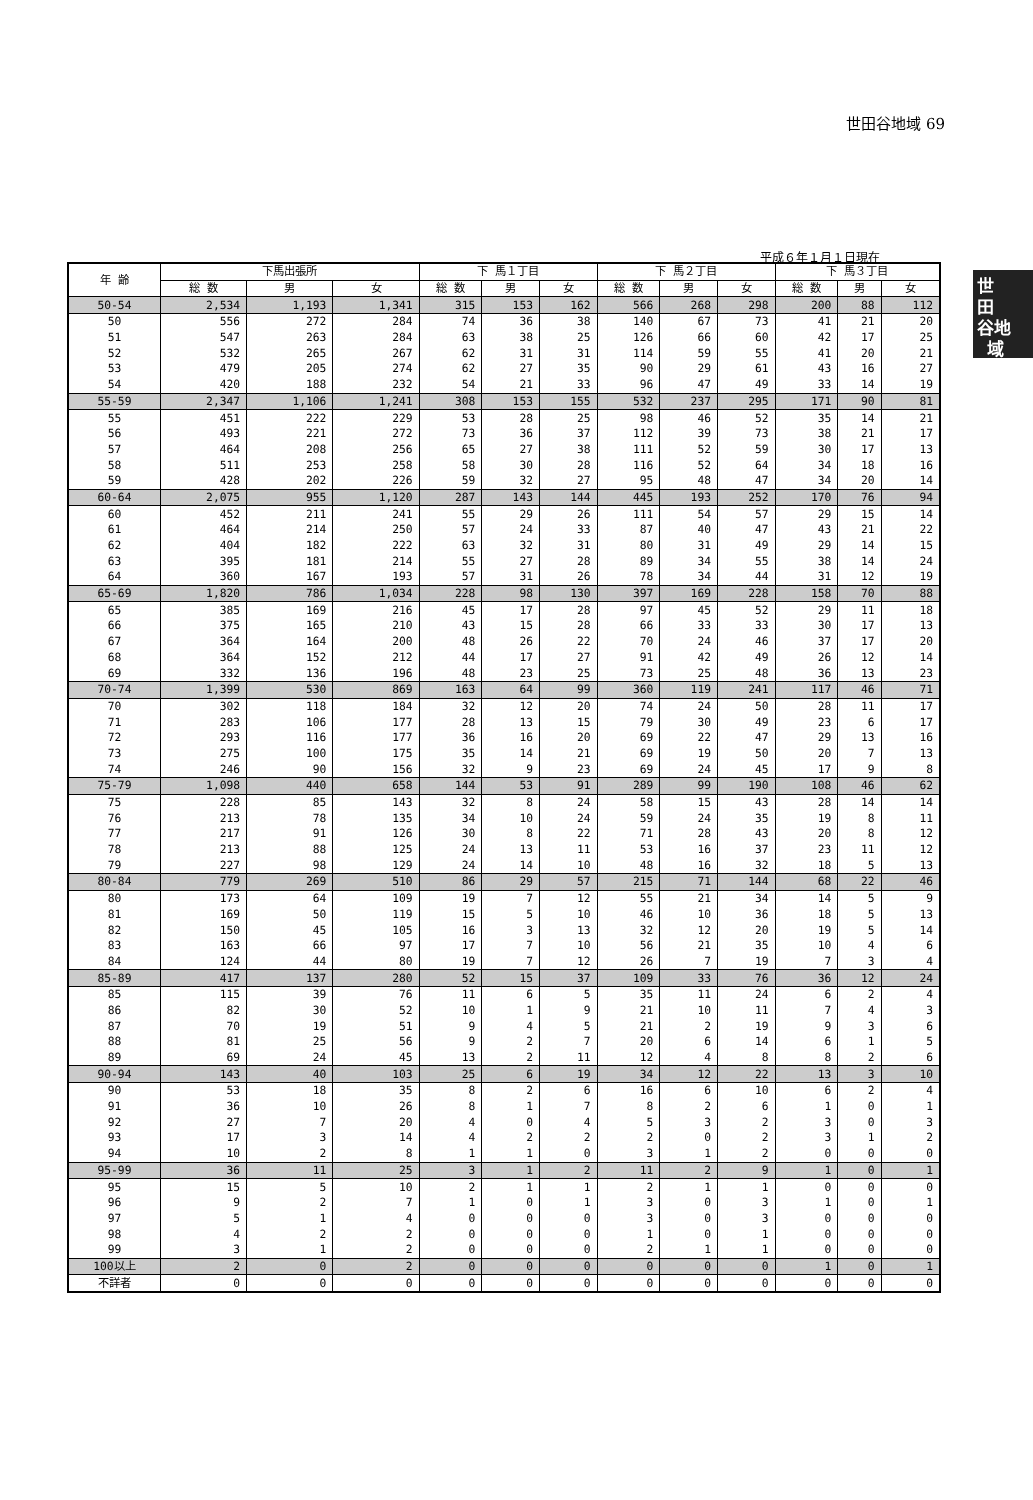世田谷地域 69
世
田
谷地
域
平成６年１月１日現在
| 年 齢 | 下馬出張所 | | | 下 馬１丁目 | | | 下 馬２丁目 | | | 下 馬３丁目 | | |
| --- | --- | --- | --- | --- | --- | --- | --- | --- | --- | --- | --- | --- |
| | 総 数 | 男 | 女 | 総 数 | 男 | 女 | 総 数 | 男 | 女 | 総 数 | 男 | 女 |
| 50-54 | 2,534 | 1,193 | 1,341 | 315 | 153 | 162 | 566 | 268 | 298 | 200 | 88 | 112 |
| 50 | 556 | 272 | 284 | 74 | 36 | 38 | 140 | 67 | 73 | 41 | 21 | 20 |
| 51 | 547 | 263 | 284 | 63 | 38 | 25 | 126 | 66 | 60 | 42 | 17 | 25 |
| 52 | 532 | 265 | 267 | 62 | 31 | 31 | 114 | 59 | 55 | 41 | 20 | 21 |
| 53 | 479 | 205 | 274 | 62 | 27 | 35 | 90 | 29 | 61 | 43 | 16 | 27 |
| 54 | 420 | 188 | 232 | 54 | 21 | 33 | 96 | 47 | 49 | 33 | 14 | 19 |
| 55-59 | 2,347 | 1,106 | 1,241 | 308 | 153 | 155 | 532 | 237 | 295 | 171 | 90 | 81 |
| 55 | 451 | 222 | 229 | 53 | 28 | 25 | 98 | 46 | 52 | 35 | 14 | 21 |
| 56 | 493 | 221 | 272 | 73 | 36 | 37 | 112 | 39 | 73 | 38 | 21 | 17 |
| 57 | 464 | 208 | 256 | 65 | 27 | 38 | 111 | 52 | 59 | 30 | 17 | 13 |
| 58 | 511 | 253 | 258 | 58 | 30 | 28 | 116 | 52 | 64 | 34 | 18 | 16 |
| 59 | 428 | 202 | 226 | 59 | 32 | 27 | 95 | 48 | 47 | 34 | 20 | 14 |
| 60-64 | 2,075 | 955 | 1,120 | 287 | 143 | 144 | 445 | 193 | 252 | 170 | 76 | 94 |
| 60 | 452 | 211 | 241 | 55 | 29 | 26 | 111 | 54 | 57 | 29 | 15 | 14 |
| 61 | 464 | 214 | 250 | 57 | 24 | 33 | 87 | 40 | 47 | 43 | 21 | 22 |
| 62 | 404 | 182 | 222 | 63 | 32 | 31 | 80 | 31 | 49 | 29 | 14 | 15 |
| 63 | 395 | 181 | 214 | 55 | 27 | 28 | 89 | 34 | 55 | 38 | 14 | 24 |
| 64 | 360 | 167 | 193 | 57 | 31 | 26 | 78 | 34 | 44 | 31 | 12 | 19 |
| 65-69 | 1,820 | 786 | 1,034 | 228 | 98 | 130 | 397 | 169 | 228 | 158 | 70 | 88 |
| 65 | 385 | 169 | 216 | 45 | 17 | 28 | 97 | 45 | 52 | 29 | 11 | 18 |
| 66 | 375 | 165 | 210 | 43 | 15 | 28 | 66 | 33 | 33 | 30 | 17 | 13 |
| 67 | 364 | 164 | 200 | 48 | 26 | 22 | 70 | 24 | 46 | 37 | 17 | 20 |
| 68 | 364 | 152 | 212 | 44 | 17 | 27 | 91 | 42 | 49 | 26 | 12 | 14 |
| 69 | 332 | 136 | 196 | 48 | 23 | 25 | 73 | 25 | 48 | 36 | 13 | 23 |
| 70-74 | 1,399 | 530 | 869 | 163 | 64 | 99 | 360 | 119 | 241 | 117 | 46 | 71 |
| 70 | 302 | 118 | 184 | 32 | 12 | 20 | 74 | 24 | 50 | 28 | 11 | 17 |
| 71 | 283 | 106 | 177 | 28 | 13 | 15 | 79 | 30 | 49 | 23 | 6 | 17 |
| 72 | 293 | 116 | 177 | 36 | 16 | 20 | 69 | 22 | 47 | 29 | 13 | 16 |
| 73 | 275 | 100 | 175 | 35 | 14 | 21 | 69 | 19 | 50 | 20 | 7 | 13 |
| 74 | 246 | 90 | 156 | 32 | 9 | 23 | 69 | 24 | 45 | 17 | 9 | 8 |
| 75-79 | 1,098 | 440 | 658 | 144 | 53 | 91 | 289 | 99 | 190 | 108 | 46 | 62 |
| 75 | 228 | 85 | 143 | 32 | 8 | 24 | 58 | 15 | 43 | 28 | 14 | 14 |
| 76 | 213 | 78 | 135 | 34 | 10 | 24 | 59 | 24 | 35 | 19 | 8 | 11 |
| 77 | 217 | 91 | 126 | 30 | 8 | 22 | 71 | 28 | 43 | 20 | 8 | 12 |
| 78 | 213 | 88 | 125 | 24 | 13 | 11 | 53 | 16 | 37 | 23 | 11 | 12 |
| 79 | 227 | 98 | 129 | 24 | 14 | 10 | 48 | 16 | 32 | 18 | 5 | 13 |
| 80-84 | 779 | 269 | 510 | 86 | 29 | 57 | 215 | 71 | 144 | 68 | 22 | 46 |
| 80 | 173 | 64 | 109 | 19 | 7 | 12 | 55 | 21 | 34 | 14 | 5 | 9 |
| 81 | 169 | 50 | 119 | 15 | 5 | 10 | 46 | 10 | 36 | 18 | 5 | 13 |
| 82 | 150 | 45 | 105 | 16 | 3 | 13 | 32 | 12 | 20 | 19 | 5 | 14 |
| 83 | 163 | 66 | 97 | 17 | 7 | 10 | 56 | 21 | 35 | 10 | 4 | 6 |
| 84 | 124 | 44 | 80 | 19 | 7 | 12 | 26 | 7 | 19 | 7 | 3 | 4 |
| 85-89 | 417 | 137 | 280 | 52 | 15 | 37 | 109 | 33 | 76 | 36 | 12 | 24 |
| 85 | 115 | 39 | 76 | 11 | 6 | 5 | 35 | 11 | 24 | 6 | 2 | 4 |
| 86 | 82 | 30 | 52 | 10 | 1 | 9 | 21 | 10 | 11 | 7 | 4 | 3 |
| 87 | 70 | 19 | 51 | 9 | 4 | 5 | 21 | 2 | 19 | 9 | 3 | 6 |
| 88 | 81 | 25 | 56 | 9 | 2 | 7 | 20 | 6 | 14 | 6 | 1 | 5 |
| 89 | 69 | 24 | 45 | 13 | 2 | 11 | 12 | 4 | 8 | 8 | 2 | 6 |
| 90-94 | 143 | 40 | 103 | 25 | 6 | 19 | 34 | 12 | 22 | 13 | 3 | 10 |
| 90 | 53 | 18 | 35 | 8 | 2 | 6 | 16 | 6 | 10 | 6 | 2 | 4 |
| 91 | 36 | 10 | 26 | 8 | 1 | 7 | 8 | 2 | 6 | 1 | 0 | 1 |
| 92 | 27 | 7 | 20 | 4 | 0 | 4 | 5 | 3 | 2 | 3 | 0 | 3 |
| 93 | 17 | 3 | 14 | 4 | 2 | 2 | 2 | 0 | 2 | 3 | 1 | 2 |
| 94 | 10 | 2 | 8 | 1 | 1 | 0 | 3 | 1 | 2 | 0 | 0 | 0 |
| 95-99 | 36 | 11 | 25 | 3 | 1 | 2 | 11 | 2 | 9 | 1 | 0 | 1 |
| 95 | 15 | 5 | 10 | 2 | 1 | 1 | 2 | 1 | 1 | 0 | 0 | 0 |
| 96 | 9 | 2 | 7 | 1 | 0 | 1 | 3 | 0 | 3 | 1 | 0 | 1 |
| 97 | 5 | 1 | 4 | 0 | 0 | 0 | 3 | 0 | 3 | 0 | 0 | 0 |
| 98 | 4 | 2 | 2 | 0 | 0 | 0 | 1 | 0 | 1 | 0 | 0 | 0 |
| 99 | 3 | 1 | 2 | 0 | 0 | 0 | 2 | 1 | 1 | 0 | 0 | 0 |
| 100以上 | 2 | 0 | 2 | 0 | 0 | 0 | 0 | 0 | 0 | 1 | 0 | 1 |
| 不詳者 | 0 | 0 | 0 | 0 | 0 | 0 | 0 | 0 | 0 | 0 | 0 | 0 |